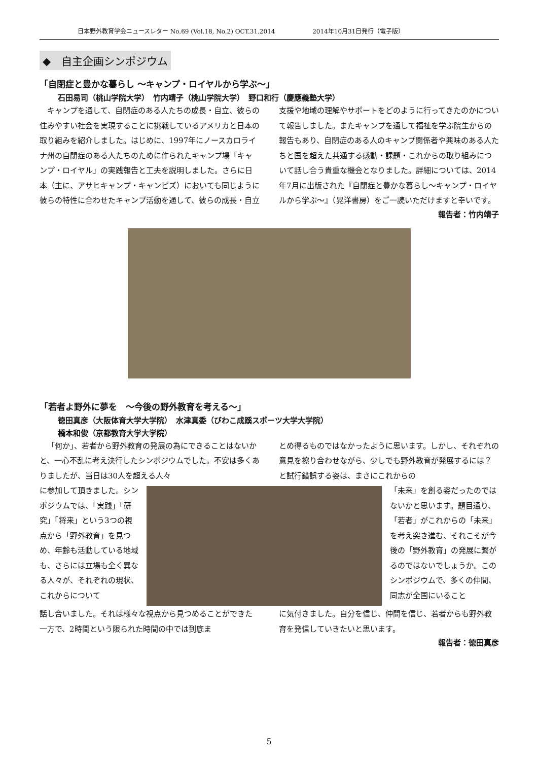日本野外教育学会ニュースレター No.69 (Vol.18, No.2) OCT.31.2014 2014年10月31日発行（電子版）
◆　自主企画シンポジウム
「自閉症と豊かな暮らし ～キャンプ・ロイヤルから学ぶ～」
石田易司（桃山学院大学）　竹内靖子（桃山学院大学）　野口和行（慶應義塾大学）
キャンプを通して、自閉症のある人たちの成長・自立、彼らの住みやすい社会を実現することに挑戦しているアメリカと日本の取り組みを紹介しました。はじめに、1997年にノースカロライナ州の自閉症のある人たちのために作られたキャンプ場「キャンプ・ロイヤル」の実践報告と工夫を説明しました。さらに日本（主に、アサヒキャンプ・キャンピズ）においても同じように彼らの特性に合わせたキャンプ活動を通して、彼らの成長・自立支援や地域の理解やサポートをどのように行ってきたのかについて報告しました。またキャンプを通して福祉を学ぶ院生からの報告もあり、自閉症のある人のキャンプ関係者や興味のある人たちと国を超えた共通する感動・課題・これからの取り組みについて話し合う貴重な機会となりました。詳細については、2014年7月に出版された『自閉症と豊かな暮らし～キャンプ・ロイヤルから学ぶ～』（晃洋書房）をご一読いただけますと幸いです。
報告者：竹内靖子
「若者よ野外に夢を　～今後の野外教育を考える～」
徳田真彦（大阪体育大学大学院）　水津真委（びわこ成蹊スポーツ大学大学院）
橋本和俊（京都教育大学大学院）
「何か」、若者から野外教育の発展の為にできることはないかと、一心不乱に考え決行したシンポジウムでした。不安は多くありましたが、当日は30人を超える人々
とめ得るものではなかったように思います。しかし、それぞれの意見を擦り合わせながら、少しでも野外教育が発展するには？と試行錯誤する姿は、まさにこれからの
に参加して頂きました。シンポジウムでは、「実践」「研究」「将来」という3つの視点から「野外教育」を見つめ、年齢も活動している地域も、さらには立場も全く異なる人々が、それぞれの現状、これからについて
「未来」を創る姿だったのではないかと思います。題目通り、「若者」がこれからの「未来」を考え突き進む、それこそが今後の「野外教育」の発展に繋がるのではないでしょうか。このシンポジウムで、多くの仲間、同志が全国にいること
話し合いました。それは様々な視点から見つめることができた一方で、2時間という限られた時間の中では到底ま
に気付きました。自分を信じ、仲間を信じ、若者からも野外教育を発信していきたいと思います。
報告者：徳田真彦
5